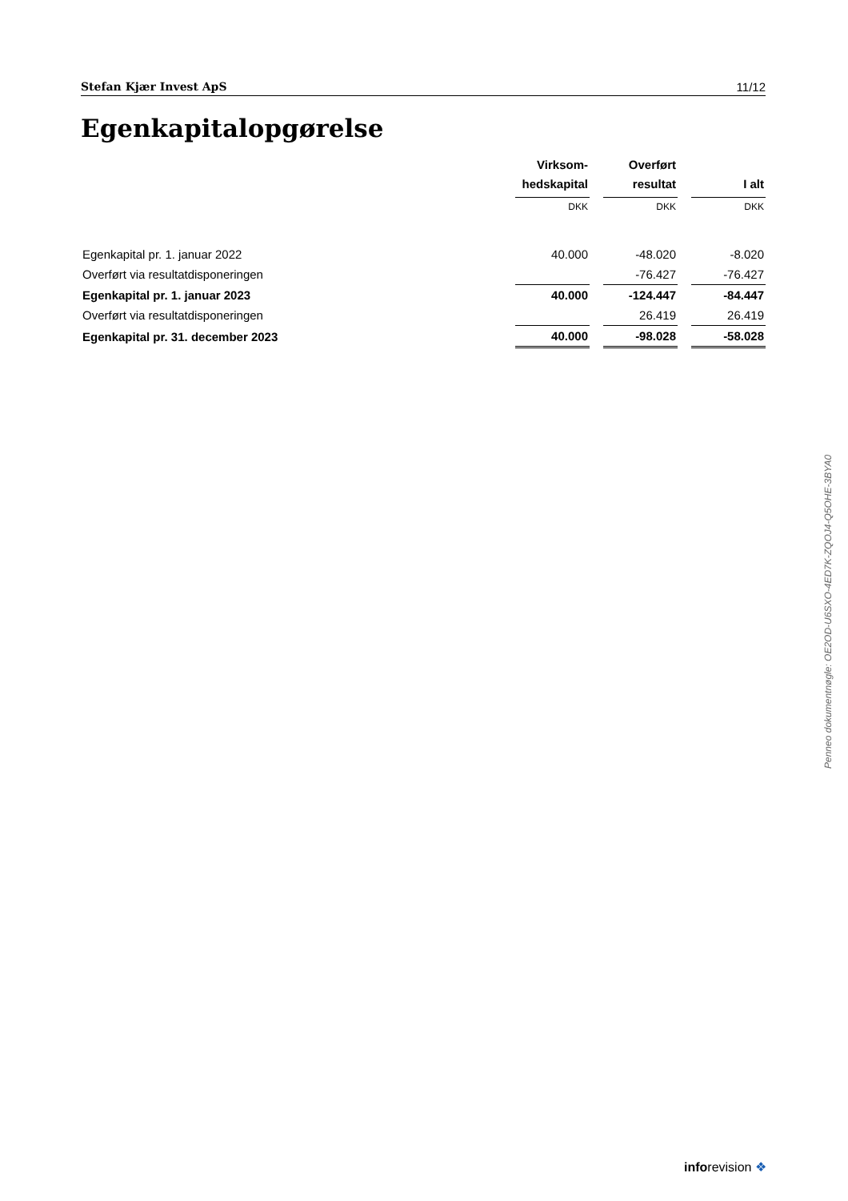Stefan Kjær Invest ApS 11/12
Egenkapitalopgørelse
| | Virksom- hedskapital | | Overført resultat | | I alt |
| | DKK | | DKK | | DKK |
| Egenkapital pr. 1. januar 2022 | 40.000 | | -48.020 | | -8.020 |
| Overført via resultatdisponeringen | | | -76.427 | | -76.427 |
| Egenkapital pr. 1. januar 2023 | 40.000 | | -124.447 | | -84.447 |
| Overført via resultatdisponeringen | | | 26.419 | | 26.419 |
| Egenkapital pr. 31. december 2023 | 40.000 | | -98.028 | | -58.028 |
Penneo dokumentnøgle: OE2OD-U6SXO-4ED7K-ZQOJ4-Q5OHE-3BYA0
inforevision ❖